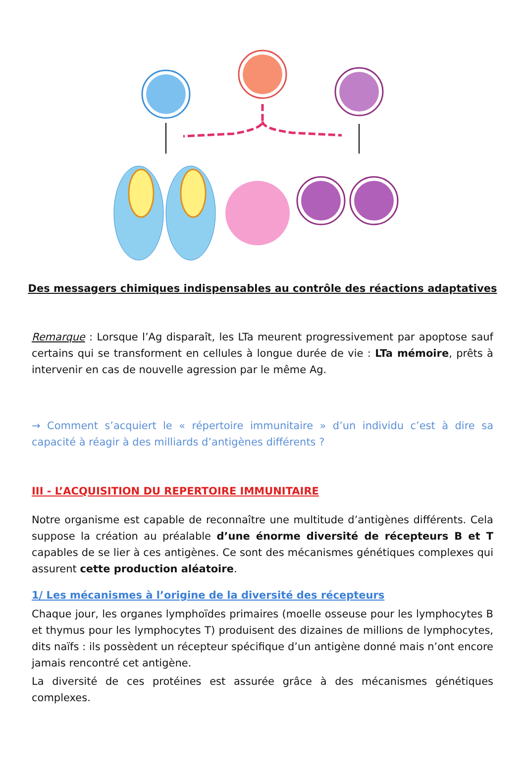Des messagers chimiques indispensables au contrôle des réactions adaptatives
LB activé LT auxiliaire (ou LTa) LT CD8 activé interleukine 2 ++ ++ plasmocytes cellule cible détruite LT cytotoxiques
Remarque : Lorsque l’Ag disparaît, les LTa meurent progressivement par apoptose sauf certains qui se transforment en cellules à longue durée de vie : LTa mémoire, prêts à intervenir en cas de nouvelle agression par le même Ag.
→ Comment s’acquiert le « répertoire immunitaire » d’un individu c’est à dire sa capacité à réagir à des milliards d’antigènes différents ?
III - L’ACQUISITION DU REPERTOIRE IMMUNITAIRE
Notre organisme est capable de reconnaître une multitude d’antigènes différents. Cela suppose la création au préalable d’une énorme diversité de récepteurs B et T capables de se lier à ces antigènes. Ce sont des mécanismes génétiques complexes qui assurent cette production aléatoire.
1/ Les mécanismes à l’origine de la diversité des récepteurs
Chaque jour, les organes lymphoïdes primaires (moelle osseuse pour les lymphocytes B et thymus pour les lymphocytes T) produisent des dizaines de millions de lymphocytes, dits naïfs : ils possèdent un récepteur spécifique d’un antigène donné mais n’ont encore jamais rencontré cet antigène.
La diversité de ces protéines est assurée grâce à des mécanismes génétiques complexes.